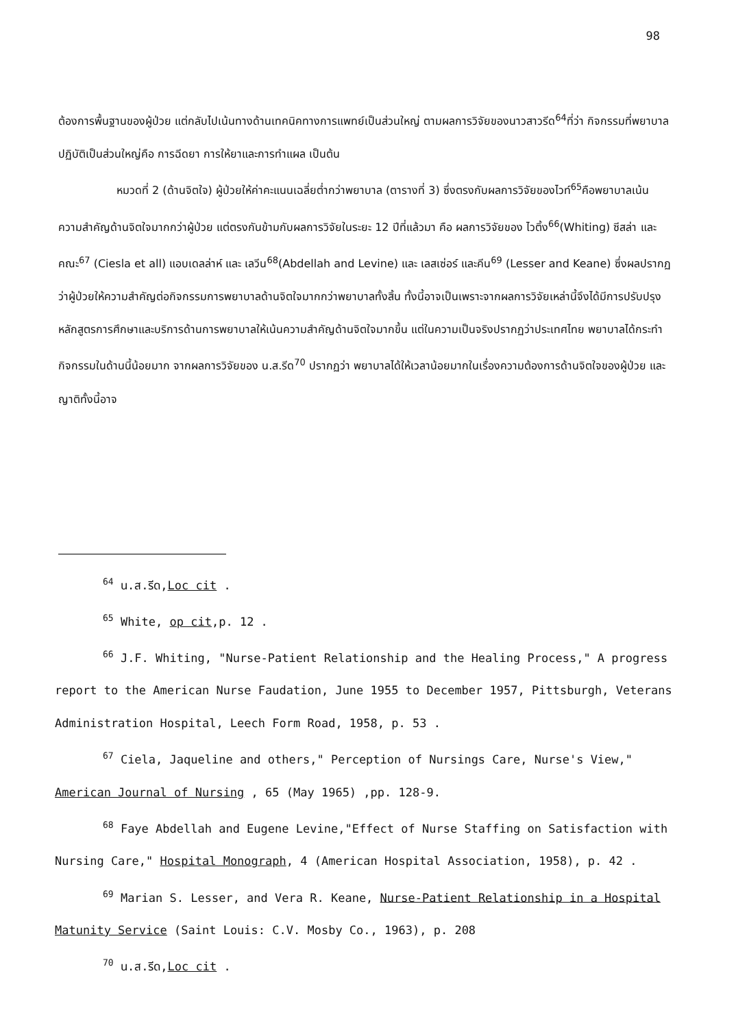98
ต้องการพื้นฐานของผู้ป่วย แต่กลับไปเน้นทางด้านเทคนิคทางการแพทย์เป็นส่วนใหญ่ ตามผลการวิจัยของนาวสาวรีด<sup>64</sup>ที่ว่า กิจกรรมที่พยาบาลปฏิบัติเป็นส่วนใหญ่คือ การฉีดยา การให้ยาและการทำแผล เป็นต้น
หมวดที่ 2 (ด้านจิตใจ) ผู้ป่วยให้ค่าคะแนนเฉลี่ยต่ำกว่าพยาบาล (ตารางที่ 3) ซึ่งตรงกับผลการวิจัยของไวท์<sup>65</sup>คือพยาบาลเน้นความสำคัญด้านจิตใจมากกว่าผู้ป่วย แต่ตรงกันข้ามกับผลการวิจัยในระยะ 12 ปีที่แล้วมา คือ ผลการวิจัยของ ไวติ้ง<sup>66</sup>(Whiting) ซีสล่า และ คณะ<sup>67</sup> (Ciesla et all) แอบเดลล่าห์ และ เลวีน<sup>68</sup>(Abdellah and Levine) และ เลสเซ่อร์ และคีน<sup>69</sup> (Lesser and Keane) ซึ่งผลปรากฏว่าผู้ป่วยให้ความสำคัญต่อกิจกรรมการพยาบาลด้านจิตใจมากกว่าพยาบาลทั้งสิ้น ทั้งนี้อาจเป็นเพราะจากผลการวิจัยเหล่านี้จึงได้มีการปรับปรุงหลักสูตรการศึกษาและบริการด้านการพยาบาลให้เน้นความสำคัญด้านจิตใจมากขึ้น แต่ในความเป็นจริงปรากฏว่าประเทศไทย พยาบาลได้กระทำกิจกรรมในด้านนี้น้อยมาก จากผลการวิจัยของ น.ส.รีด<sup>70</sup> ปรากฏว่า พยาบาลได้ให้เวลาน้อยมากในเรื่องความต้องการด้านจิตใจของผู้ป่วย และญาติทั้งนี้อาจ
<sup>64</sup> น.ส.รีด,Loc cit .
<sup>65</sup> White, op cit,p. 12 .
<sup>66</sup> J.F. Whiting, "Nurse-Patient Relationship and the Healing Process," A progress report to the American Nurse Faudation, June 1955 to December 1957, Pittsburgh, Veterans Administration Hospital, Leech Form Road, 1958, p. 53 .
<sup>67</sup> Ciela, Jaqueline and others," Perception of Nursings Care, Nurse's View," American Journal of Nursing , 65 (May 1965) ,pp. 128-9.
<sup>68</sup> Faye Abdellah and Eugene Levine,"Effect of Nurse Staffing on Satisfaction with Nursing Care," Hospital Monograph, 4 (American Hospital Association, 1958), p. 42 .
<sup>69</sup> Marian S. Lesser, and Vera R. Keane, Nurse-Patient Relationship in a Hospital Matunity Service (Saint Louis: C.V. Mosby Co., 1963), p. 208
<sup>70</sup> น.ส.รีด,Loc cit .